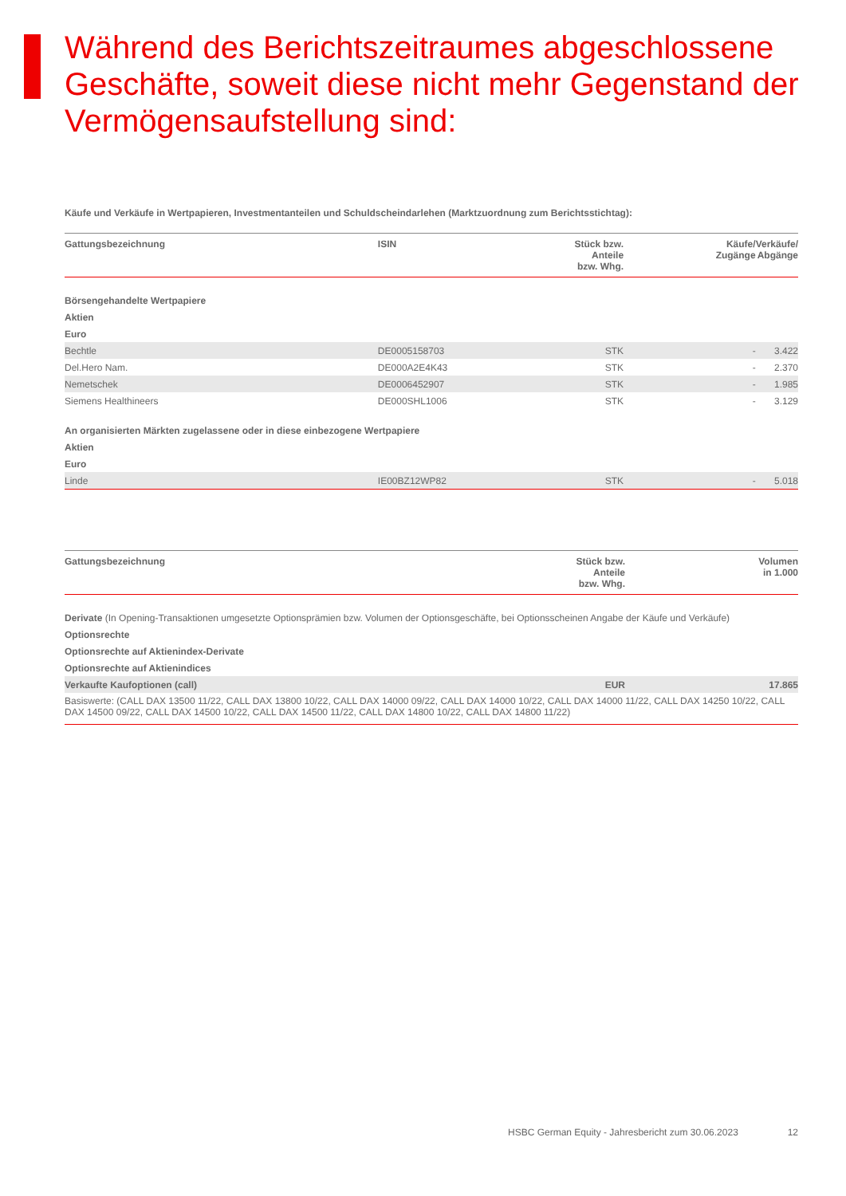Während des Berichtszeitraumes abgeschlossene Geschäfte, soweit diese nicht mehr Gegenstand der Vermögensaufstellung sind:
Käufe und Verkäufe in Wertpapieren, Investmentanteilen und Schuldscheindarlehen (Marktzuordnung zum Berichtsstichtag):
| Gattungsbezeichnung | ISIN | Stück bzw. Anteile bzw. Whg. | Käufe/ Zugänge | Verkäufe/ Abgänge |
| --- | --- | --- | --- | --- |
| Börsengehandelte Wertpapiere | | | | |
| Aktien | | | | |
| Euro | | | | |
| Bechtle | DE0005158703 | STK | - | 3.422 |
| Del.Hero Nam. | DE000A2E4K43 | STK | - | 2.370 |
| Nemetschek | DE0006452907 | STK | - | 1.985 |
| Siemens Healthineers | DE000SHL1006 | STK | - | 3.129 |
| An organisierten Märkten zugelassene oder in diese einbezogene Wertpapiere | | | | |
| Aktien | | | | |
| Euro | | | | |
| Linde | IE00BZ12WP82 | STK | - | 5.018 |
| Gattungsbezeichnung | Stück bzw. Anteile bzw. Whg. | Volumen in 1.000 |
| --- | --- | --- |
| Derivate (In Opening-Transaktionen umgesetzte Optionsprämien bzw. Volumen der Optionsgeschäfte, bei Optionsscheinen Angabe der Käufe und Verkäufe) | | |
| Optionsrechte | | |
| Optionsrechte auf Aktienindex-Derivate | | |
| Optionsrechte auf Aktienindices | | |
| Verkaufte Kaufoptionen (call) | EUR | 17.865 |
| Basiswerte: (CALL DAX 13500 11/22, CALL DAX 13800 10/22, CALL DAX 14000 09/22, CALL DAX 14000 10/22, CALL DAX 14000 11/22, CALL DAX 14250 10/22, CALL DAX 14500 09/22, CALL DAX 14500 10/22, CALL DAX 14500 11/22, CALL DAX 14800 10/22, CALL DAX 14800 11/22) | | |
HSBC German Equity - Jahresbericht zum 30.06.2023 12